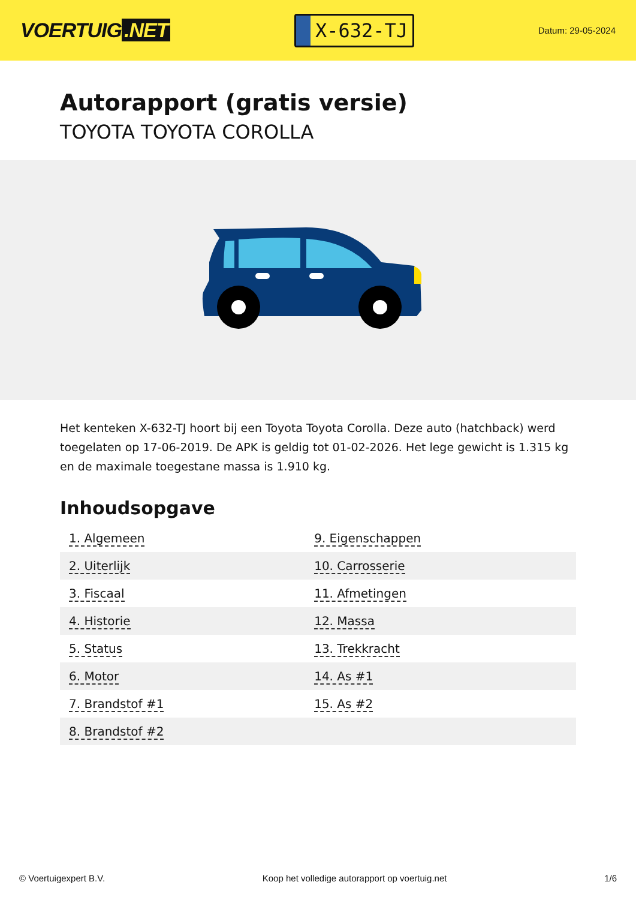VOERTUIG.NET
X-632-TJ
Datum: 29-05-2024
Autorapport (gratis versie)
TOYOTA TOYOTA COROLLA
Het kenteken X-632-TJ hoort bij een Toyota Toyota Corolla. Deze auto (hatchback) werd toegelaten op 17-06-2019. De APK is geldig tot 01-02-2026. Het lege gewicht is 1.315 kg en de maximale toegestane massa is 1.910 kg.
Inhoudsopgave
| 1. Algemeen | 9. Eigenschappen |
| 2. Uiterlijk | 10. Carrosserie |
| 3. Fiscaal | 11. Afmetingen |
| 4. Historie | 12. Massa |
| 5. Status | 13. Trekkracht |
| 6. Motor | 14. As #1 |
| 7. Brandstof #1 | 15. As #2 |
| 8. Brandstof #2 | |
© Voertuigexpert B.V. Koop het volledige autorapport op voertuig.net 1/6